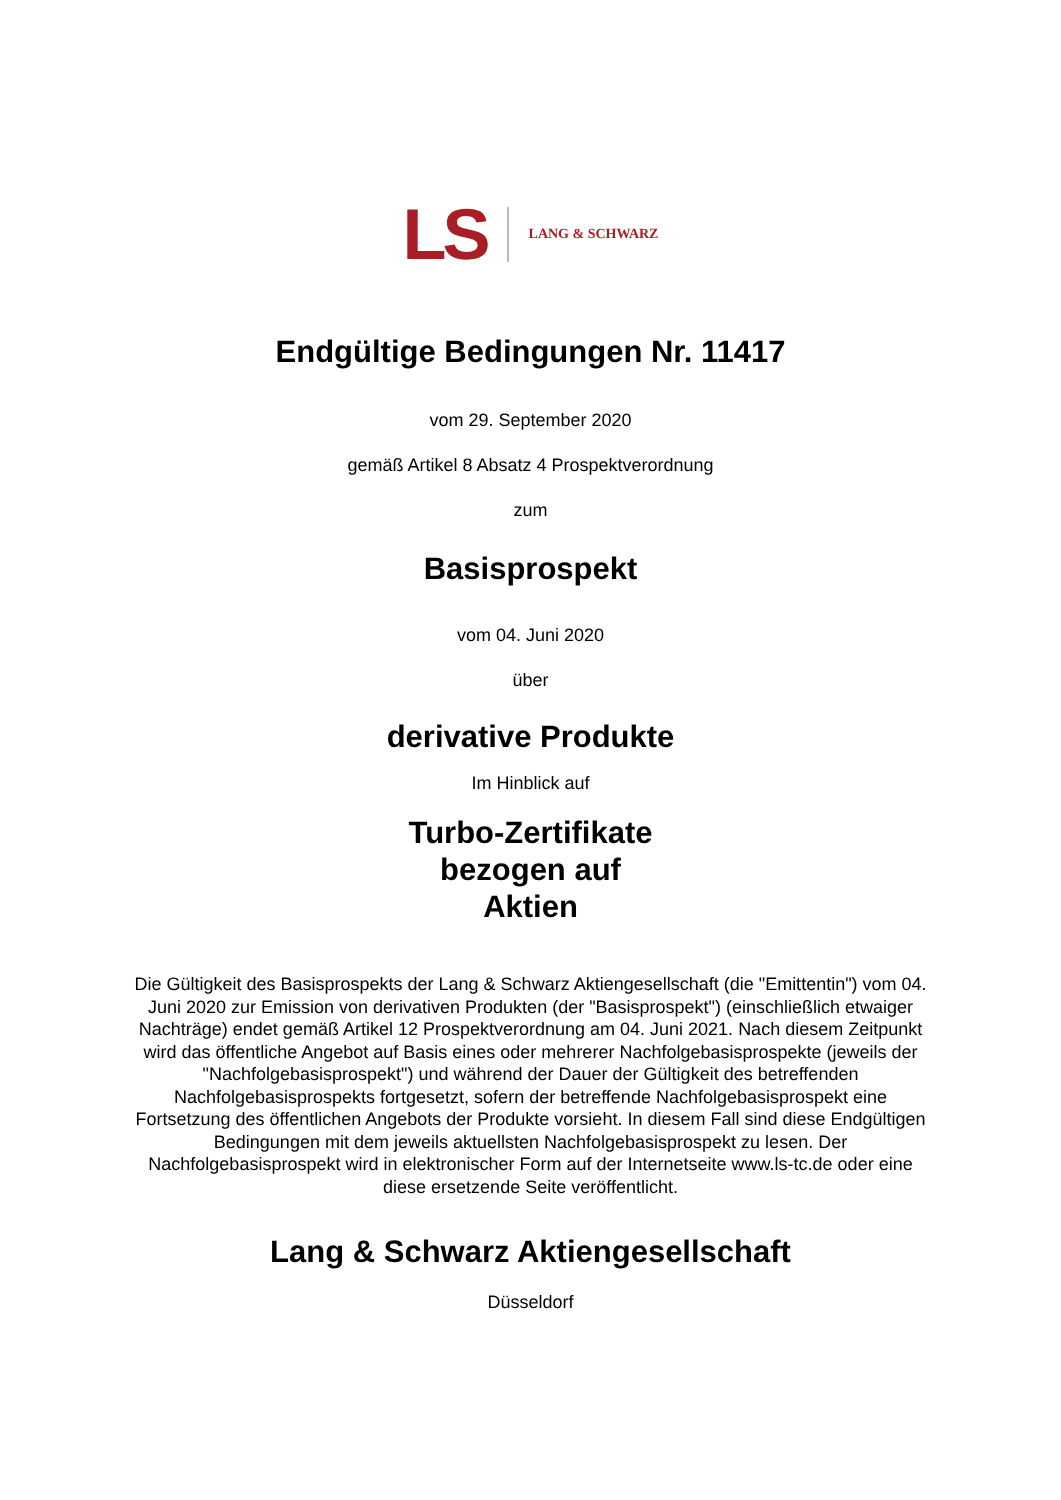LS LANG & SCHWARZ
Endgültige Bedingungen Nr. 11417
vom 29. September 2020
gemäß Artikel 8 Absatz 4 Prospektverordnung
zum
Basisprospekt
vom 04. Juni 2020
über
derivative Produkte
Im Hinblick auf
Turbo-Zertifikate
bezogen auf
Aktien
Die Gültigkeit des Basisprospekts der Lang & Schwarz Aktiengesellschaft (die "Emittentin") vom 04. Juni 2020 zur Emission von derivativen Produkten (der "Basisprospekt") (einschließlich etwaiger Nachträge) endet gemäß Artikel 12 Prospektverordnung am 04. Juni 2021. Nach diesem Zeitpunkt wird das öffentliche Angebot auf Basis eines oder mehrerer Nachfolgebasisprospekte (jeweils der "Nachfolgebasisprospekt") und während der Dauer der Gültigkeit des betreffenden Nachfolgebasisprospekts fortgesetzt, sofern der betreffende Nachfolgebasisprospekt eine Fortsetzung des öffentlichen Angebots der Produkte vorsieht. In diesem Fall sind diese Endgültigen Bedingungen mit dem jeweils aktuellsten Nachfolgebasisprospekt zu lesen. Der Nachfolgebasisprospekt wird in elektronischer Form auf der Internetseite www.ls-tc.de oder eine diese ersetzende Seite veröffentlicht.
Lang & Schwarz Aktiengesellschaft
Düsseldorf